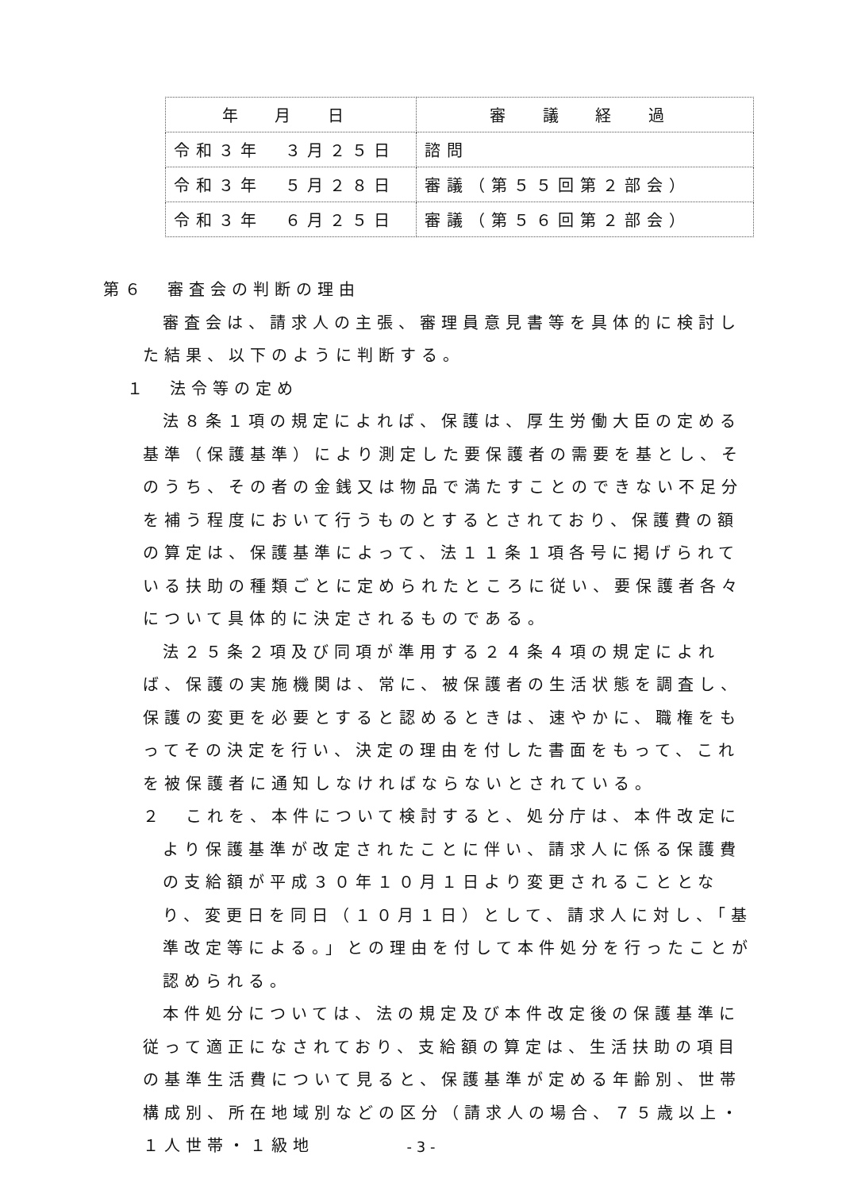| 年 月 日 | 審 議 経 過 |
| --- | --- |
| 令和３年 ３月２５日 | 諮問 |
| 令和３年 ５月２８日 | 審議（第５５回第２部会） |
| 令和３年 ６月２５日 | 審議（第５６回第２部会） |
第６　審査会の判断の理由
審査会は、請求人の主張、審理員意見書等を具体的に検討した結果、以下のように判断する。
１　法令等の定め
法８条１項の規定によれば、保護は、厚生労働大臣の定める基準（保護基準）により測定した要保護者の需要を基とし、そのうち、その者の金銭又は物品で満たすことのできない不足分を補う程度において行うものとするとされており、保護費の額の算定は、保護基準によって、法１１条１項各号に掲げられている扶助の種類ごとに定められたところに従い、要保護者各々について具体的に決定されるものである。
法２５条２項及び同項が準用する２４条４項の規定によれば、保護の実施機関は、常に、被保護者の生活状態を調査し、保護の変更を必要とすると認めるときは、速やかに、職権をもってその決定を行い、決定の理由を付した書面をもって、これを被保護者に通知しなければならないとされている。
２　これを、本件について検討すると、処分庁は、本件改定により保護基準が改定されたことに伴い、請求人に係る保護費の支給額が平成３０年１０月１日より変更されることとなり、変更日を同日（１０月１日）として、請求人に対し、「基準改定等による。」との理由を付して本件処分を行ったことが認められる。
本件処分については、法の規定及び本件改定後の保護基準に従って適正になされており、支給額の算定は、生活扶助の項目の基準生活費について見ると、保護基準が定める年齢別、世帯構成別、所在地域別などの区分（請求人の場合、７５歳以上・１人世帯・１級地
- 3 -